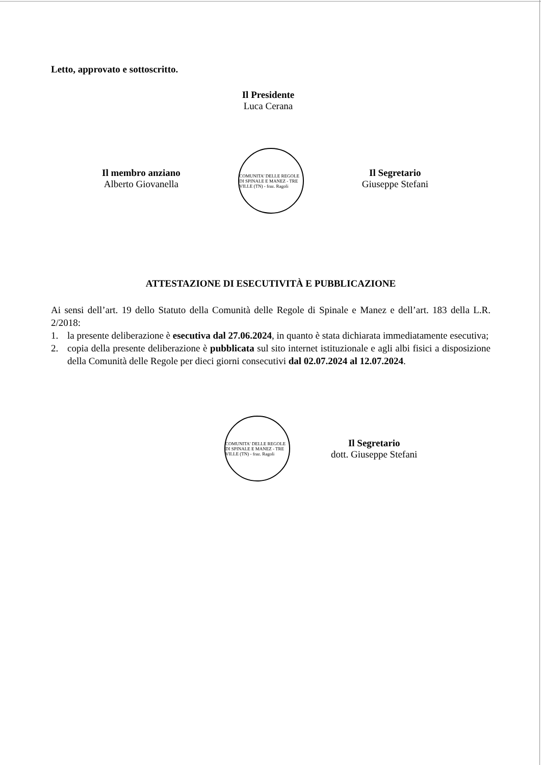Letto, approvato e sottoscritto.
Il Presidente
Luca Cerana
Il membro anziano
Alberto Giovanella
COMUNITA' DELLE REGOLE DI SPINALE E MANEZ - TRE VILLE (TN) - fraz. Ragoli
Il Segretario
Giuseppe Stefani
ATTESTAZIONE DI ESECUTIVITÀ E PUBBLICAZIONE
Ai sensi dell’art. 19 dello Statuto della Comunità delle Regole di Spinale e Manez e dell’art. 183 della L.R. 2/2018:
1. la presente deliberazione è esecutiva dal 27.06.2024, in quanto è stata dichiarata immediatamente esecutiva;
2. copia della presente deliberazione è pubblicata sul sito internet istituzionale e agli albi fisici a disposizione della Comunità delle Regole per dieci giorni consecutivi dal 02.07.2024 al 12.07.2024.
COMUNITA' DELLE REGOLE DI SPINALE E MANEZ - TRE VILLE (TN) - fraz. Ragoli
Il Segretario
dott. Giuseppe Stefani